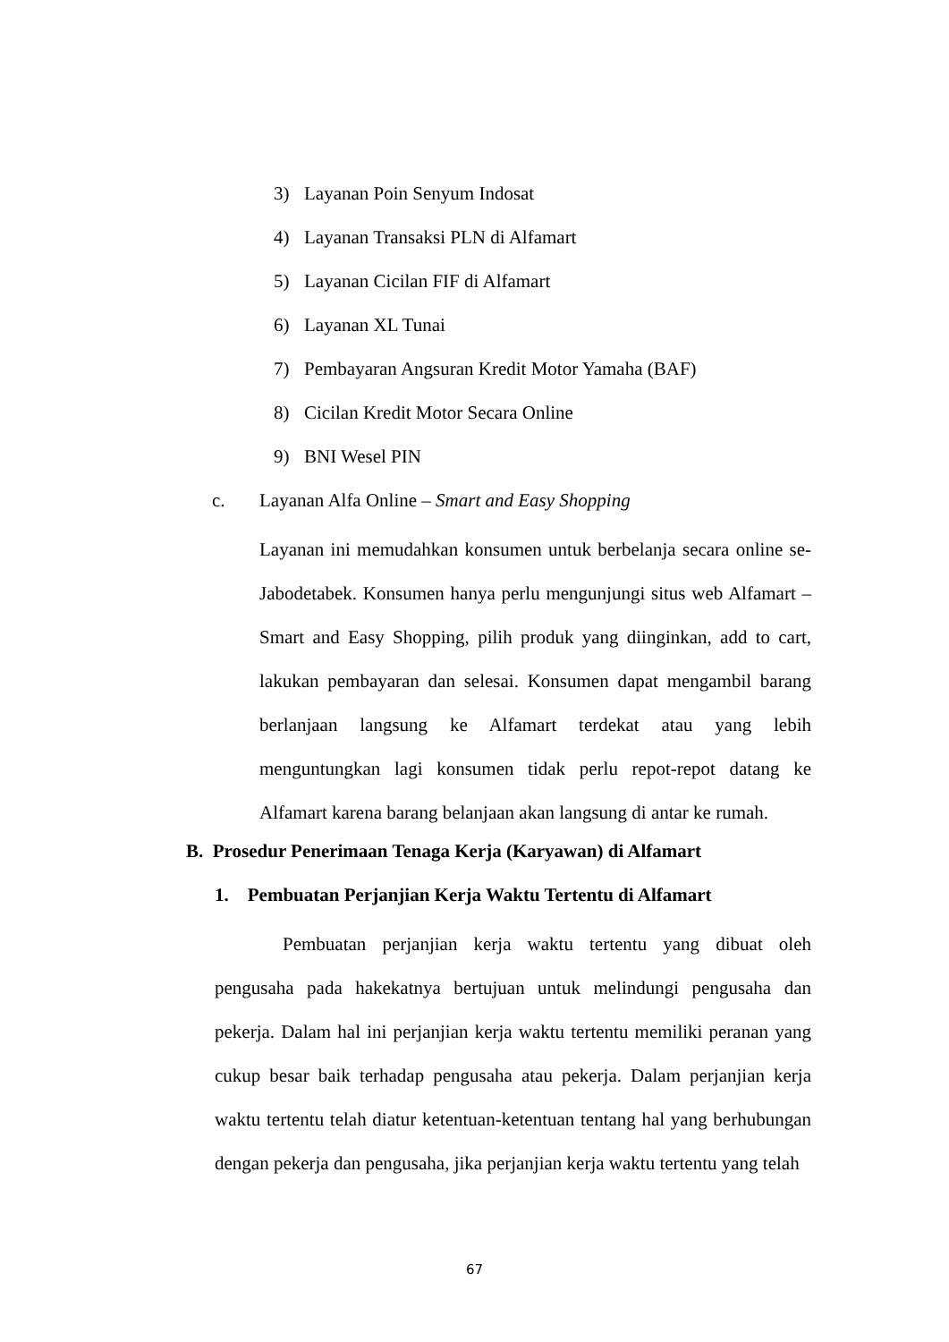3) Layanan Poin Senyum Indosat
4) Layanan Transaksi PLN di Alfamart
5) Layanan Cicilan FIF di Alfamart
6) Layanan XL Tunai
7) Pembayaran Angsuran Kredit Motor Yamaha (BAF)
8) Cicilan Kredit Motor Secara Online
9) BNI Wesel PIN
c. Layanan Alfa Online – Smart and Easy Shopping
Layanan ini memudahkan konsumen untuk berbelanja secara online se-Jabodetabek. Konsumen hanya perlu mengunjungi situs web Alfamart – Smart and Easy Shopping, pilih produk yang diinginkan, add to cart, lakukan pembayaran dan selesai. Konsumen dapat mengambil barang berlanjaan langsung ke Alfamart terdekat atau yang lebih menguntungkan lagi konsumen tidak perlu repot-repot datang ke Alfamart karena barang belanjaan akan langsung di antar ke rumah.
B. Prosedur Penerimaan Tenaga Kerja (Karyawan) di Alfamart
1. Pembuatan Perjanjian Kerja Waktu Tertentu di Alfamart
Pembuatan perjanjian kerja waktu tertentu yang dibuat oleh pengusaha pada hakekatnya bertujuan untuk melindungi pengusaha dan pekerja. Dalam hal ini perjanjian kerja waktu tertentu memiliki peranan yang cukup besar baik terhadap pengusaha atau pekerja. Dalam perjanjian kerja waktu tertentu telah diatur ketentuan-ketentuan tentang hal yang berhubungan dengan pekerja dan pengusaha, jika perjanjian kerja waktu tertentu yang telah
67